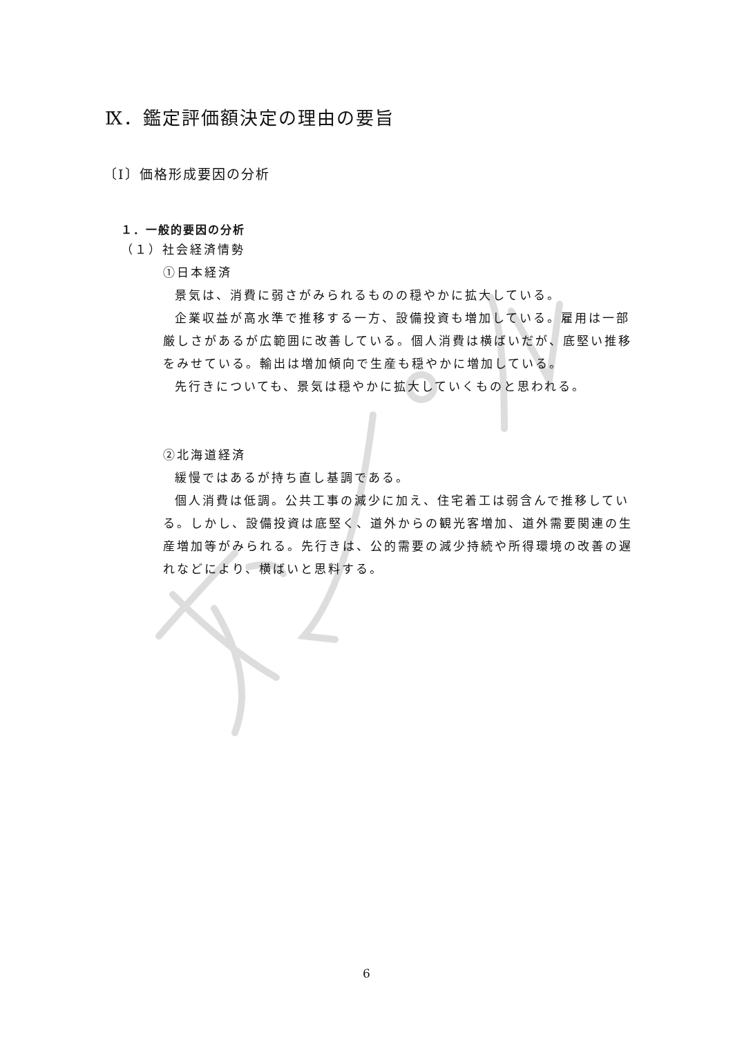Ⅸ．鑑定評価額決定の理由の要旨
〔Ⅰ〕価格形成要因の分析
１．一般的要因の分析
（１）社会経済情勢
①日本経済
景気は、消費に弱さがみられるものの穏やかに拡大している。
企業収益が高水準で推移する一方、設備投資も増加している。雇用は一部厳しさがあるが広範囲に改善している。個人消費は横ばいだが、底堅い推移をみせている。輸出は増加傾向で生産も穏やかに増加している。
先行きについても、景気は穏やかに拡大していくものと思われる。
②北海道経済
緩慢ではあるが持ち直し基調である。
個人消費は低調。公共工事の減少に加え、住宅着工は弱含んで推移している。しかし、設備投資は底堅く、道外からの観光客増加、道外需要関連の生産増加等がみられる。先行きは、公的需要の減少持続や所得環境の改善の遅れなどにより、横ばいと思料する。
6